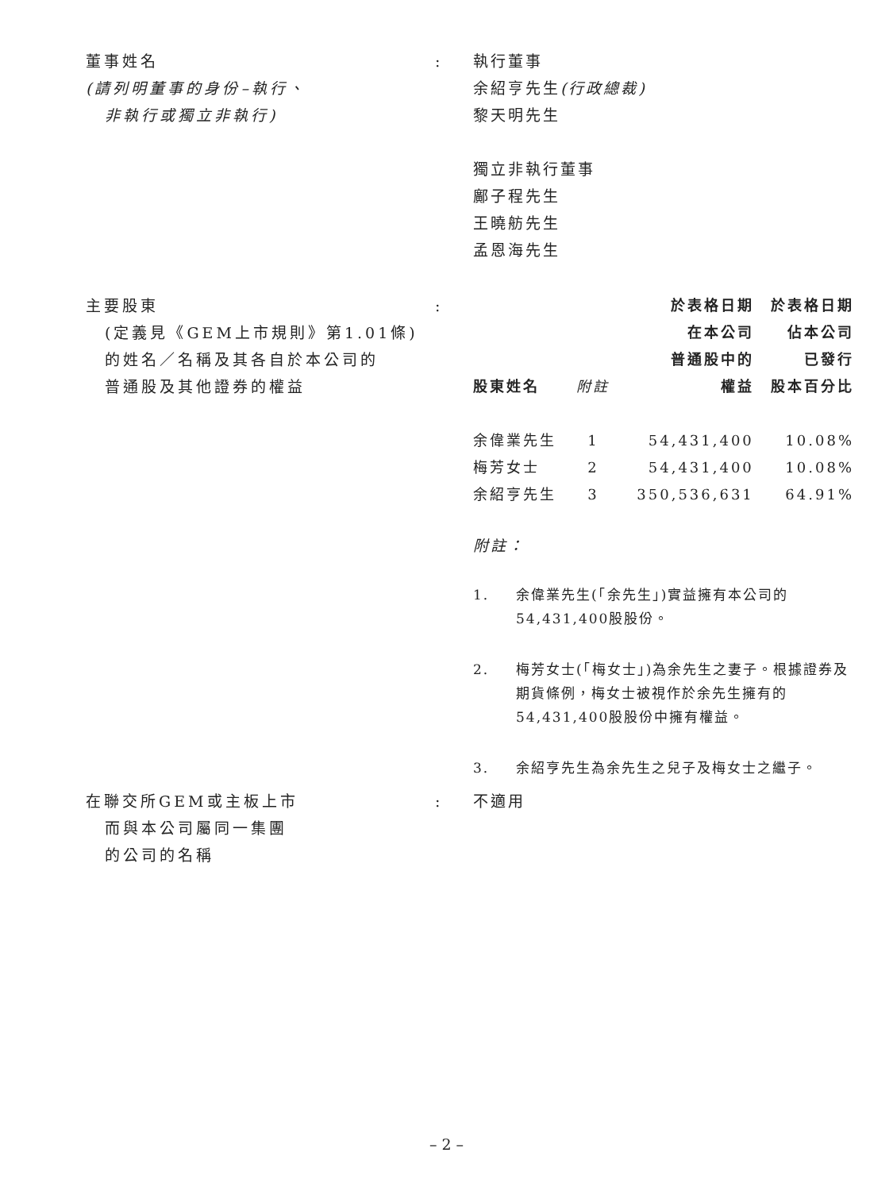董事姓名
(請列明董事的身份–執行、
非執行或獨立非執行)
: 執行董事
余紹亨先生(行政總裁)
黎天明先生
獨立非執行董事
鄺子程先生
王曉舫先生
孟恩海先生
主要股東
(定義見《GEM上市規則》第1.01條)
的姓名／名稱及其各自於本公司的
普通股及其他證券的權益
:
| 股東姓名 | 附註 | 於表格日期 在本公司 普通股中的 權益 | 於表格日期 佔本公司 已發行 股本百分比 |
| --- | --- | --- | --- |
| 余偉業先生 | 1 | 54,431,400 | 10.08% |
| 梅芳女士 | 2 | 54,431,400 | 10.08% |
| 余紹亨先生 | 3 | 350,536,631 | 64.91% |
附註：
1. 余偉業先生(「余先生」)實益擁有本公司的54,431,400股股份。
2. 梅芳女士(「梅女士」)為余先生之妻子。根據證券及期貨條例，梅女士被視作於余先生擁有的54,431,400股股份中擁有權益。
3. 余紹亨先生為余先生之兒子及梅女士之繼子。
在聯交所GEM或主板上市
而與本公司屬同一集團
的公司的名稱
: 不適用
– 2 –